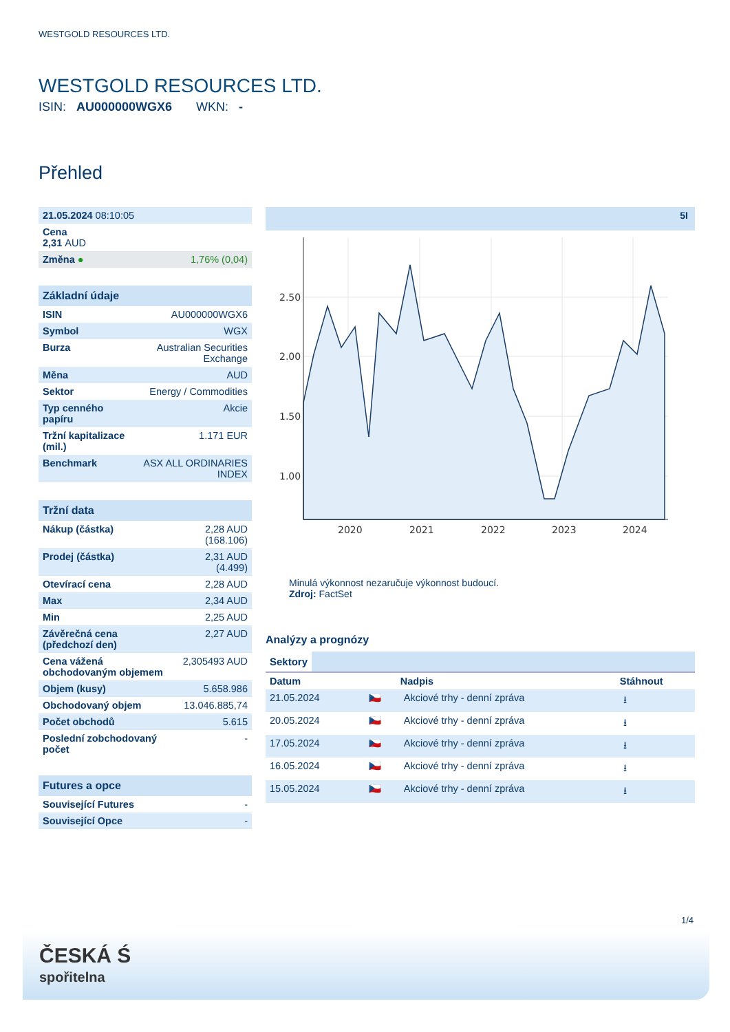WESTGOLD RESOURCES LTD.
WESTGOLD RESOURCES LTD.
ISIN: AU000000WGX6 WKN: -
Přehled
| 21.05.2024 08:10:05 | |
| Cena 2,31 AUD | |
| Změna ● | 1,76% (0,04) |
Základní údaje
| ISIN | AU000000WGX6 |
| Symbol | WGX |
| Burza | Australian Securities Exchange |
| Měna | AUD |
| Sektor | Energy / Commodities |
| Typ cenného papíru | Akcie |
| Tržní kapitalizace (mil.) | 1.171 EUR |
| Benchmark | ASX ALL ORDINARIES INDEX |
Tržní data
| Nákup (částka) | 2,28 AUD (168.106) |
| Prodej (částka) | 2,31 AUD (4.499) |
| Otevírací cena | 2,28 AUD |
| Max | 2,34 AUD |
| Min | 2,25 AUD |
| Závěrečná cena (předchozí den) | 2,27 AUD |
| Cena vážená obchodovaným objemem | 2,305493 AUD |
| Objem (kusy) | 5.658.986 |
| Obchodovaný objem | 13.046.885,74 |
| Počet obchodů | 5.615 |
| Poslední zobchodovaný počet | - |
Futures a opce
| Související Futures | - |
| Související Opce | - |
5I
2.50
2.00
1.50
1.00
2020
2021
2022
2023
2024
Minulá výkonnost nezaručuje výkonnost budoucí.
Zdroj: FactSet
Analýzy a prognózy
Sektory
| Datum | | Nadpis | Stáhnout |
| --- | --- | --- | --- |
| 21.05.2024 | 🇨🇿 | Akciové trhy - denní zpráva | ⭳ |
| 20.05.2024 | 🇨🇿 | Akciové trhy - denní zpráva | ⭳ |
| 17.05.2024 | 🇨🇿 | Akciové trhy - denní zpráva | ⭳ |
| 16.05.2024 | 🇨🇿 | Akciové trhy - denní zpráva | ⭳ |
| 15.05.2024 | 🇨🇿 | Akciové trhy - denní zpráva | ⭳ |
1/4
ČESKÁ Ś
spořitelna